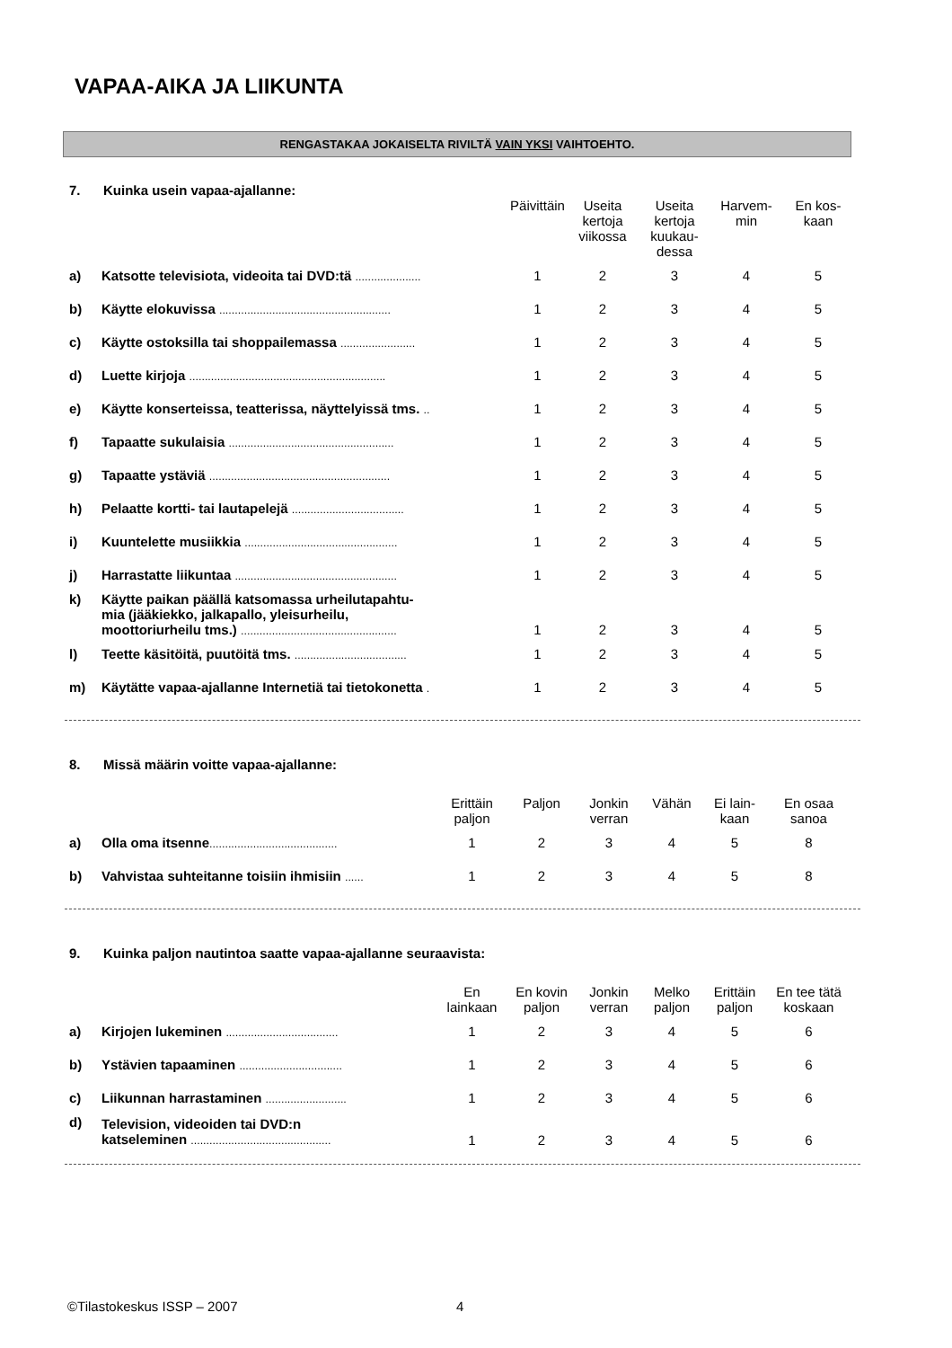VAPAA-AIKA JA LIIKUNTA
RENGASTAKAA JOKAISELTA RIVILTÄ VAIN YKSI VAIHTOEHTO.
7. Kuinka usein vapaa-ajallanne:
| | | Päivittäin | Useita kertoja viikossa | Useita kertoja kuukau- dessa | Harvem- min | En kos- kaan |
| --- | --- | --- | --- | --- | --- | --- |
| a) | Katsotte televisiota, videoita tai DVD:tä ..................... | 1 | 2 | 3 | 4 | 5 |
| b) | Käytte elokuvissa ....................................................... | 1 | 2 | 3 | 4 | 5 |
| c) | Käytte ostoksilla tai shoppailemassa ........................ | 1 | 2 | 3 | 4 | 5 |
| d) | Luette kirjoja ............................................................... | 1 | 2 | 3 | 4 | 5 |
| e) | Käytte konserteissa, teatterissa, näyttelyissä tms. .. | 1 | 2 | 3 | 4 | 5 |
| f) | Tapaatte sukulaisia ..................................................... | 1 | 2 | 3 | 4 | 5 |
| g) | Tapaatte ystäviä .......................................................... | 1 | 2 | 3 | 4 | 5 |
| h) | Pelaatte kortti- tai lautapelejä .................................... | 1 | 2 | 3 | 4 | 5 |
| i) | Kuuntelette musiikkia ................................................. | 1 | 2 | 3 | 4 | 5 |
| j) | Harrastatte liikuntaa .................................................... | 1 | 2 | 3 | 4 | 5 |
| k) | Käytte paikan päällä katsomassa urheilutapahtu- mia (jääkiekko, jalkapallo, yleisurheilu, moottoriurheilu tms.) .................................................. | 1 | 2 | 3 | 4 | 5 |
| l) | Teette käsitöitä, puutöitä tms. .................................... | 1 | 2 | 3 | 4 | 5 |
| m) | Käytätte vapaa-ajallanne Internetiä tai tietokonetta . | 1 | 2 | 3 | 4 | 5 |
8. Missä määrin voitte vapaa-ajallanne:
| | | Erittäin paljon | Paljon | Jonkin verran | Vähän | Ei lain- kaan | En osaa sanoa |
| --- | --- | --- | --- | --- | --- | --- | --- |
| a) | Olla oma itsenne ......................................... | 1 | 2 | 3 | 4 | 5 | 8 |
| b) | Vahvistaa suhteitanne toisiin ihmisiin ...... | 1 | 2 | 3 | 4 | 5 | 8 |
9. Kuinka paljon nautintoa saatte vapaa-ajallanne seuraavista:
| | | En lainkaan | En kovin paljon | Jonkin verran | Melko paljon | Erittäin paljon | En tee tätä koskaan |
| --- | --- | --- | --- | --- | --- | --- | --- |
| a) | Kirjojen lukeminen .................................... | 1 | 2 | 3 | 4 | 5 | 6 |
| b) | Ystävien tapaaminen ................................. | 1 | 2 | 3 | 4 | 5 | 6 |
| c) | Liikunnan harrastaminen .......................... | 1 | 2 | 3 | 4 | 5 | 6 |
| d) | Television, videoiden tai DVD:n katseleminen ............................................. | 1 | 2 | 3 | 4 | 5 | 6 |
©Tilastokeskus ISSP – 2007 4